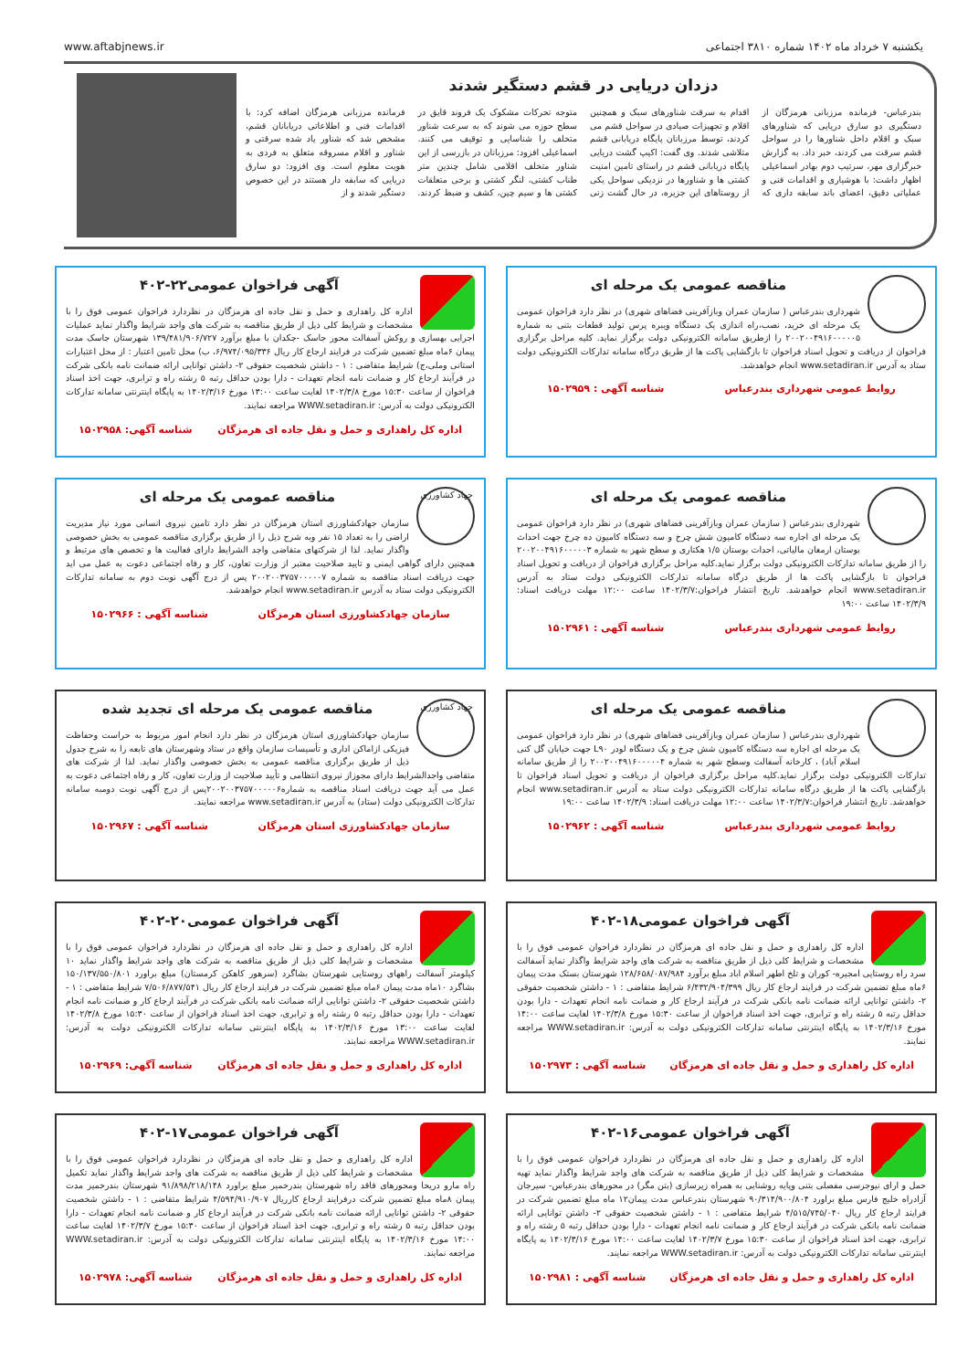یکشنبه ۷ خرداد ماه ۱۴۰۲ شماره ۳۸۱۰ اجتماعی www.aftabjnews.ir
دزدان دریایی در قشم دستگیر شدند
بندرعباس- فرمانده مرزبانی هرمزگان از دستگیری دو سارق دریایی که شناورهای سبک و اقلام داخل شناورها را در سواحل قشم سرقت می کردند، خبر داد. به گزارش خبرگزاری مهر، سرتیپ دوم بهادر اسماعیلی اظهار داشت: با هوشیاری و اقدامات فنی و عملیاتی دقیق، اعضای باند سابقه داری که اقدام به سرقت شناورهای سبک و همچنین اقلام و تجهیزات صیادی در سواحل قشم می کردند، توسط مرزبانان پایگاه دریابانی قشم متلاشی شدند. وی گفت: اکیپ گشت دریایی پایگاه دریابانی قشم در راستای تامین امنیت کشتی ها و شناورها در نزدیکی سواحل یکی از روستاهای این جزیره، در حال گشت زنی متوجه تحرکات مشکوک یک فروند قایق در سطح حوزه می شوند که به سرعت شناور متخلف را شناسایی و توقیف می کنند. اسماعیلی افزود: مرزبانان در بازرسی از این شناور متخلف اقلامی شامل چندین متر طناب کشتی، لنگر کشتی و برخی متعلقات کشتی ها و سیم چین، کشف و ضبط کردند. فرمانده مرزبانی هرمزگان اضافه کرد: با اقدامات فنی و اطلاعاتی دریابانان قشم، مشخص شد که شناور یاد شده سرقتی و شناور و اقلام مسروقه متعلق به فردی به هویت معلوم است. وی افزود: دو سارق دریایی که سابقه دار هستند در این خصوص دستگیر شدند و از
مناقصه عمومی یک مرحله ای
شهرداری بندرعباس ( سازمان عمران وبازآفرینی فضاهای شهری) در نظر دارد فراخوان عمومی یک مرحله ای خرید، نصب،راه اندازی یک دستگاه ویبره پرس تولید قطعات بتنی به شماره ۲۰۰۲۰۰۴۹۱۶۰۰۰۰۰۵ را ازطریق سامانه الکترونیکی دولت برگزار نماید. کلیه مراحل برگزاری فراخوان از دریافت و تحویل اسناد فراخوان تا بازگشایی پاکت ها از طریق درگاه سامانه تدارکات الکترونیکی دولت ستاد به آدرس www.setadiran.ir انجام خواهدشد.
روابط عمومی شهرداری بندرعباس شناسه آگهی : ۱۵۰۲۹۵۹
آگهی فراخوان عمومی۲۲-۴۰۲
اداره کل راهداری و حمل و نقل جاده ای هرمزگان در نظردارد فراخوان عمومی فوق را با مشخصات و شرایط کلی ذیل از طریق مناقصه به شرکت های واجد شرایط واگذار نماید عملیات اجرایی بهسازی و روکش آسفالت محور جاسک -جکدان با مبلغ برآورد ۱۳۹/۴۸۱/۹۰۶/۷۲۷ شهرستان جاسک مدت پیمان ۶ماه مبلغ تضمین شرکت در فرایند ارجاع کار ریال ۶/۹۷۴/۰۹۵/۳۳۶، ب) محل تامین اعتبار : از محل اعتبارات استانی وملی،ج) شرایط متقاضی : ۱ - داشتن شخصیت حقوقی ۲- داشتن توانایی ارائه ضمانت نامه بانکی شرکت در فرآیند ارجاع کار و ضمانت نامه انجام تعهدات - دارا بودن حداقل رتبه ۵ رشته راه و ترابری، جهت اخذ اسناد فراخوان از ساعت ۱۵:۳۰ مورخ ۱۴۰۲/۳/۸ لغایت ساعت ۱۳:۰۰ مورخ ۱۴۰۲/۳/۱۶ به پایگاه اینترنتی سامانه تدارکات الکترونیکی دولت به آدرس: WWW.setadiran.ir مراجعه نمایند.
اداره کل راهداری و حمل و نقل جاده ای هرمزگان شناسه آگهی: ۱۵۰۲۹۵۸
مناقصه عمومی یک مرحله ای
شهرداری بندرعباس ( سازمان عمران وبازآفرینی فضاهای شهری) در نظر دارد فراخوان عمومی یک مرحله ای اجاره سه دستگاه کامیون شش چرخ و سه دستگاه کامیون ده چرخ جهت احداث بوستان ارمغان مالیاتی، احداث بوستان ۱/۵ هکتاری و سطح شهر به شماره ۲۰۰۲۰۰۴۹۱۶۰۰۰۰۰۳ را از طریق سامانه تدارکات الکترونیکی دولت برگزار نماید.کلیه مراحل برگزاری فراخوان از دریافت و تحویل اسناد فراخوان تا بازگشایی پاکت ها از طریق درگاه سامانه تدارکات الکترونیکی دولت ستاد به آدرس www.setadiran.ir انجام خواهدشد. تاریخ انتشار فراخوان:۱۴۰۲/۳/۷ ساعت ۱۲:۰۰ مهلت دریافت اسناد: ۱۴۰۲/۳/۹ ساعت ۱۹:۰۰
روابط عمومی شهرداری بندرعباس شناسه آگهی : ۱۵۰۲۹۶۱
جهاد کشاورزی
مناقصه عمومی یک مرحله ای
سازمان جهادکشاورزی استان هرمزگان در نظر دارد تامین نیروی انسانی مورد نیاز مدیریت اراضی را به تعداد ۱۵ نفر وبه شرح ذیل را از طریق برگزاری مناقصه عمومی به بخش خصوصی واگذار نماید. لذا از شرکتهای متقاضی واجد الشرایط دارای فعالیت ها و تخصص های مرتبط و همچنین دارای گواهی ایمنی و تایید صلاحیت معتبر از وزارت تعاون، کار و رفاه اجتماعی دعوت به عمل می اید جهت دریافت اسناد مناقصه به شماره ۲۰۰۲۰۰۳۷۵۷۰۰۰۰۰۷ پس از درج آگهی نوبت دوم به سامانه تدارکات الکترونیکی دولت ستاد به آدرس www.setadiran.ir انجام خواهدشد.
سازمان جهادکشاورزی استان هرمزگان شناسه آگهی : ۱۵۰۲۹۶۶
مناقصه عمومی یک مرحله ای
شهرداری بندرعباس ( سازمان عمران وبازآفرینی فضاهای شهری) در نظر دارد فراخوان عمومی یک مرحله ای اجاره سه دستگاه کامیون شش چرخ و یک دستگاه لودر L۹۰ جهت خیابان گل کنی اسلام آباد) ، کارخانه آسفالت وسطح شهر به شماره ۲۰۰۲۰۰۴۹۱۶۰۰۰۰۰۴ را از طریق سامانه تدارکات الکترونیکی دولت برگزار نماید.کلیه مراحل برگزاری فراخوان از دریافت و تحویل اسناد فراخوان تا بازگشایی پاکت ها از طریق درگاه سامانه تدارکات الکترونیکی دولت ستاد به آدرس www.setadiran.ir انجام خواهدشد. تاریخ انتشار فراخوان:۱۴۰۲/۳/۷ ساعت ۱۲:۰۰ مهلت دریافت اسناد: ۱۴۰۲/۳/۹ ساعت ۱۹:۰۰
روابط عمومی شهرداری بندرعباس شناسه آگهی : ۱۵۰۲۹۶۲
جهاد کشاورزی
مناقصه عمومی یک مرحله ای تجدید شده
سازمان جهادکشاورزی استان هرمزگان در نظر دارد انجام امور مربوط به حراست وحفاظت فیزیکی ازاماکن اداری و تأسیسات سازمان واقع در ستاد وشهرستان های تابعه را به شرح جدول ذیل از طریق برگزاری مناقصه عمومی به بخش خصوصی واگذار نماید. لذا از شرکت های متقاضی واجدالشرایط دارای مجوزاز نیروی انتظامی و تأیید صلاحیت از وزارت تعاون، کار و رفاه اجتماعی دعوت به عمل می آید جهت دریافت اسناد مناقصه به شماره۲۰۰۲۰۰۳۷۵۷۰۰۰۰۰۶پس از درج آگهی نوبت دومبه سامانه تدارکات الکترونیکی دولت (ستاد) به آدرس www.setadiran.ir مراجعه نمایند.
سازمان جهادکشاورزی استان هرمزگان شناسه آگهی : ۱۵۰۲۹۶۷
آگهی فراخوان عمومی۱۸-۴۰۲
اداره کل راهداری و حمل و نقل جاده ای هرمزگان در نظردارد فراخوان عمومی فوق را با مشخصات و شرایط کلی ذیل از طریق مناقصه به شرکت های واجد شرایط واگذار نماید آسفالت سرد راه روستایی امجیره- کوران و تلخ اطهر اسلام اباد مبلغ برآورد ۱۲۸/۶۵۸/۰۸۷/۹۸۴ شهرستان بستک مدت پیمان ۶ماه مبلغ تضمین شرکت در فرایند ارجاع کار ریال ۶/۴۳۲/۹۰۴/۳۹۹ شرایط متقاضی : ۱ - داشتن شخصیت حقوقی ۲- داشتن توانایی ارائه ضمانت نامه بانکی شرکت در فرآیند ارجاع کار و ضمانت نامه انجام تعهدات - دارا بودن حداقل رتبه ۵ رشته راه و ترابری، جهت اخذ اسناد فراخوان از ساعت ۱۵:۳۰ مورخ ۱۴۰۲/۳/۸ لغایت ساعت ۱۴:۰۰ مورخ ۱۴۰۲/۳/۱۶ به پایگاه اینترنتی سامانه تدارکات الکترونیکی دولت به آدرس: WWW.setadiran.ir مراجعه نمایند.
اداره کل راهداری و حمل و نقل جاده ای هرمزگان شناسه آگهی : ۱۵۰۲۹۷۳
آگهی فراخوان عمومی۲۰-۴۰۲
اداره کل راهداری و حمل و نقل جاده ای هرمزگان در نظردارد فراخوان عمومی فوق را با مشخصات و شرایط کلی ذیل از طریق مناقصه به شرکت های واجد شرایط واگذار نماید ۱۰ کیلومتر آسفالت راههای روستایی شهرستان بشاگرد (سرهور کاهکن کرمستان) مبلغ براورد ۱۵۰/۱۳۷/۵۵۰/۸۰۱ بشاگرد ۱۰ماه مدت پیمان ۶ماه مبلغ تضمین شرکت در فرایند ارجاع کار ریال ۷/۵۰۶/۸۷۷/۵۴۱ شرایط متقاضی : ۱ - داشتن شخصیت حقوقی ۲- داشتن توانایی ارائه ضمانت نامه بانکی شرکت در فرآیند ارجاع کار و ضمانت نامه انجام تعهدات - دارا بودن حداقل رتبه ۵ رشته راه و ترابری، جهت اخذ اسناد فراخوان از ساعت ۱۵:۳۰ مورخ ۱۴۰۲/۳/۸ لغایت ساعت ۱۳:۰۰ مورخ ۱۴۰۲/۳/۱۶ به پایگاه اینترنتی سامانه تدارکات الکترونیکی دولت به آدرس: WWW.setadiran.ir مراجعه نمایند.
اداره کل راهداری و حمل و نقل جاده ای هرمزگان شناسه آگهی: ۱۵۰۲۹۶۹
آگهی فراخوان عمومی۱۶-۴۰۲
اداره کل راهداری و حمل و نقل جاده ای هرمزگان در نظردارد فراخوان عمومی فوق را با مشخصات و شرایط کلی ذیل از طریق مناقصه به شرکت های واجد شرایط واگذار نماید تهیه حمل و ارای نیوجرسی مفصلی بتنی وپایه روشنایی به همراه زیرسازی (بتن مگر) در محورهای بندرعباس- سیرجان آزادراه خلیج فارس مبلغ براورد ۹۰/۳۱۴/۹۰۰/۸۰۴ شهرستان بندرعباس مدت پیمان۱۲ ماه مبلغ تضمین شرکت در فرایند ارجاع کار ریال ۴/۵۱۵/۷۴۵/۰۴۰ شرایط متقاضی : ۱ - داشتن شخصیت حقوقی ۲- داشتن توانایی ارائه ضمانت نامه بانکی شرکت در فرآیند ارجاع کار و ضمانت نامه انجام تعهدات - دارا بودن حداقل رتبه ۵ رشته راه و ترابری، جهت اخذ اسناد فراخوان از ساعت ۱۵:۳۰ مورخ ۱۴۰۲/۳/۷ لغایت ساعت ۱۴:۰۰ مورخ ۱۴۰۲/۳/۱۶ به پایگاه اینترنتی سامانه تدارکات الکترونیکی دولت به آدرس: WWW.setadiran.ir مراجعه نمایند.
اداره کل راهداری و حمل و نقل جاده ای هرمزگان شناسه آگهی : ۱۵۰۲۹۸۱
آگهی فراخوان عمومی۱۷-۴۰۲
اداره کل راهداری و حمل و نقل جاده ای هرمزگان در نظردارد فراخوان عمومی فوق را با مشخصات و شرایط کلی ذیل از طریق مناقصه به شرکت های واجد شرایط واگذار نماید تکمیل راه مارو دریخا ومحورهای فاقد راه شهرستان بندرخمیر مبلغ براورد ۹۱/۸۹۸/۲۱۸/۱۴۸ شهرستان بندرخمیر مدت پیمان ۸ماه مبلغ تضمین شرکت درفرایند ارجاع کارریال ۴/۵۹۴/۹۱۰/۹۰۷ شرایط متقاضی : ۱ - داشتن شخصیت حقوقی ۲- داشتن توانایی ارائه ضمانت نامه بانکی شرکت در فرآیند ارجاع کار و ضمانت نامه انجام تعهدات - دارا بودن حداقل رتبه ۵ رشته راه و ترابری، جهت اخذ اسناد فراخوان از ساعت ۱۵:۳۰ مورخ ۱۴۰۲/۳/۷ لغایت ساعت ۱۴:۰۰ مورخ ۱۴۰۲/۳/۱۶ به پایگاه اینترنتی سامانه تدارکات الکترونیکی دولت به آدرس: WWW.setadiran.ir مراجعه نمایند.
اداره کل راهداری و حمل و نقل جاده ای هرمزگان شناسه آگهی: ۱۵۰۲۹۷۸